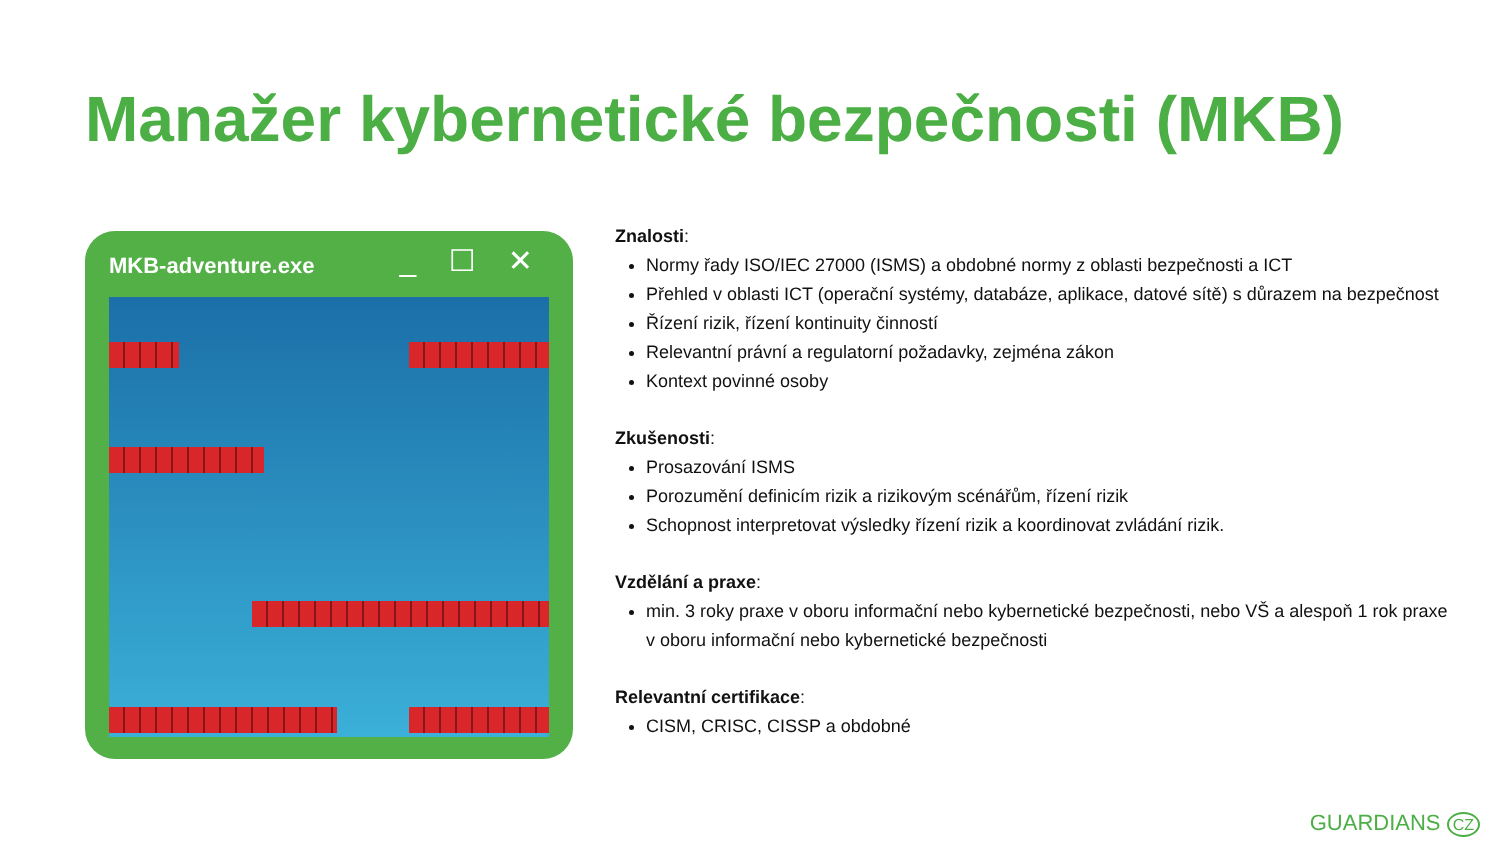Manažer kybernetické bezpečnosti (MKB)
MKB-adventure.exe
_ ☐ ✕
Znalosti:
Normy řady ISO/IEC 27000 (ISMS) a obdobné normy z oblasti bezpečnosti a ICT
Přehled v oblasti ICT (operační systémy, databáze, aplikace, datové sítě) s důrazem na bezpečnost
Řízení rizik, řízení kontinuity činností
Relevantní právní a regulatorní požadavky, zejména zákon
Kontext povinné osoby
Zkušenosti:
Prosazování ISMS
Porozumění definicím rizik a rizikovým scénářům, řízení rizik
Schopnost interpretovat výsledky řízení rizik a koordinovat zvládání rizik.
Vzdělání a praxe:
min. 3 roky praxe v oboru informační nebo kybernetické bezpečnosti, nebo VŠ a alespoň 1 rok praxe v oboru informační nebo kybernetické bezpečnosti
Relevantní certifikace:
CISM, CRISC, CISSP a obdobné
GUARDIANS CZ